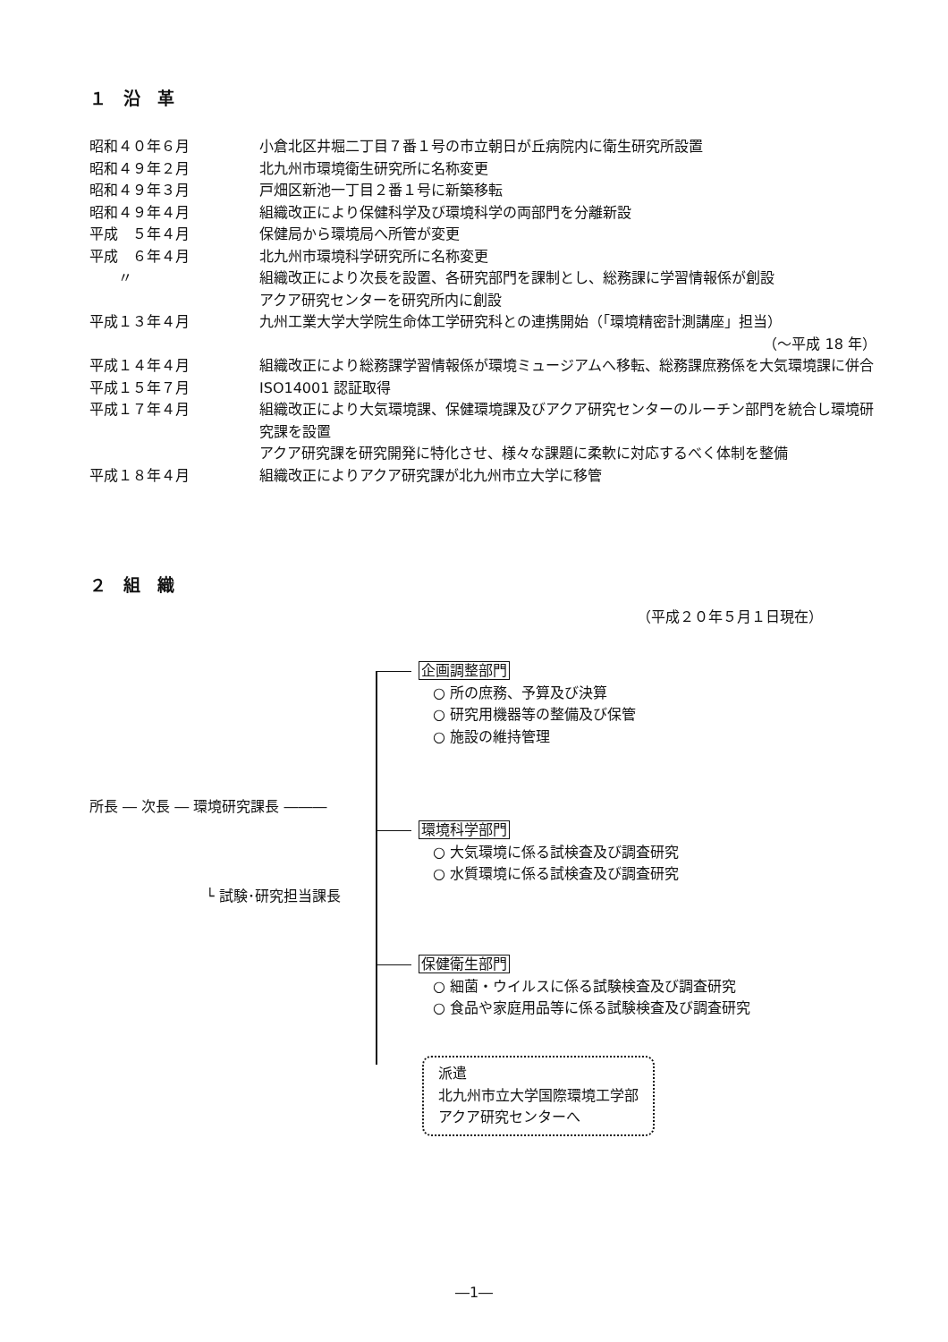１　沿　革
| 昭和４０年６月 | 小倉北区井堀二丁目７番１号の市立朝日が丘病院内に衛生研究所設置 |
| 昭和４９年２月 | 北九州市環境衛生研究所に名称変更 |
| 昭和４９年３月 | 戸畑区新池一丁目２番１号に新築移転 |
| 昭和４９年４月 | 組織改正により保健科学及び環境科学の両部門を分離新設 |
| 平成 ５年４月 | 保健局から環境局へ所管が変更 |
| 平成 ６年４月 | 北九州市環境科学研究所に名称変更 |
| 〃 | 組織改正により次長を設置、各研究部門を課制とし、総務課に学習情報係が創設 アクア研究センターを研究所内に創設 |
| 平成１３年４月 | 九州工業大学大学院生命体工学研究科との連携開始（「環境精密計測講座」担当） （～平成 18 年） |
| 平成１４年４月 | 組織改正により総務課学習情報係が環境ミュージアムへ移転、総務課庶務係を大気環境課に併合 |
| 平成１５年７月 | ISO14001 認証取得 |
| 平成１７年４月 | 組織改正により大気環境課、保健環境課及びアクア研究センターのルーチン部門を統合し環境研究課を設置 アクア研究課を研究開発に特化させ、様々な課題に柔軟に対応するべく体制を整備 |
| 平成１８年４月 | 組織改正によりアクア研究課が北九州市立大学に移管 |
２　組　織
（平成２０年５月１日現在）
所長 ― 次長 ― 環境研究課長 ―――
└ 試験･研究担当課長
企画調整部門
　○ 所の庶務、予算及び決算
　○ 研究用機器等の整備及び保管
　○ 施設の維持管理
環境科学部門
　○ 大気環境に係る試検査及び調査研究
　○ 水質環境に係る試検査及び調査研究
保健衛生部門
　○ 細菌・ウイルスに係る試験検査及び調査研究
　○ 食品や家庭用品等に係る試験検査及び調査研究
派遣
北九州市立大学国際環境工学部
アクア研究センターへ
―1―